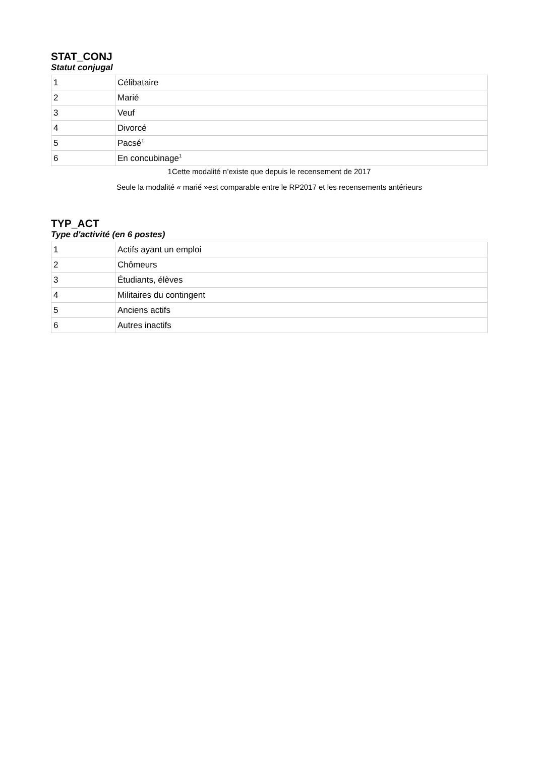STAT_CONJ
Statut conjugal
| 1 | Célibataire |
| 2 | Marié |
| 3 | Veuf |
| 4 | Divorcé |
| 5 | Pacsé<sup>1</sup> |
| 6 | En concubinage<sup>1</sup> |
1Cette modalité n’existe que depuis le recensement de 2017
Seule la modalité « marié »est comparable entre le RP2017 et les recensements antérieurs
TYP_ACT
Type d'activité (en 6 postes)
| 1 | Actifs ayant un emploi |
| 2 | Chômeurs |
| 3 | Étudiants, élèves |
| 4 | Militaires du contingent |
| 5 | Anciens actifs |
| 6 | Autres inactifs |